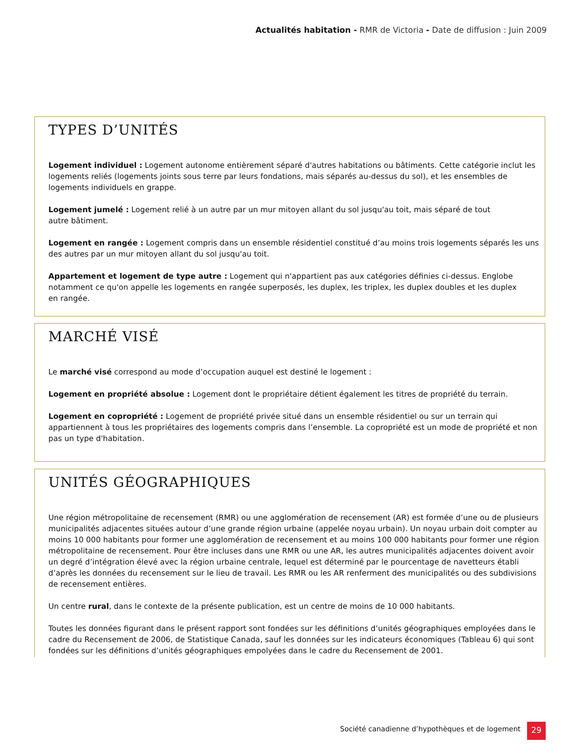Actualités habitation - RMR de Victoria - Date de diffusion : Juin 2009
TYPES D’UNITÉS
Logement individuel : Logement autonome entièrement séparé d'autres habitations ou bâtiments. Cette catégorie inclut les logements reliés (logements joints sous terre par leurs fondations, mais séparés au-dessus du sol), et les ensembles de logements individuels en grappe.
Logement jumelé : Logement relié à un autre par un mur mitoyen allant du sol jusqu'au toit, mais séparé de tout
autre bâtiment.
Logement en rangée : Logement compris dans un ensemble résidentiel constitué d’au moins trois logements séparés les uns des autres par un mur mitoyen allant du sol jusqu'au toit.
Appartement et logement de type autre : Logement qui n'appartient pas aux catégories définies ci-dessus. Englobe notamment ce qu'on appelle les logements en rangée superposés, les duplex, les triplex, les duplex doubles et les duplex
en rangée.
MARCHÉ VISÉ
Le marché visé correspond au mode d’occupation auquel est destiné le logement :
Logement en propriété absolue : Logement dont le propriétaire détient également les titres de propriété du terrain.
Logement en copropriété : Logement de propriété privée situé dans un ensemble résidentiel ou sur un terrain qui appartiennent à tous les propriétaires des logements compris dans l’ensemble. La copropriété est un mode de propriété et non pas un type d'habitation.
UNITÉS GÉOGRAPHIQUES
Une région métropolitaine de recensement (RMR) ou une agglomération de recensement (AR) est formée d’une ou de plusieurs municipalités adjacentes situées autour d’une grande région urbaine (appelée noyau urbain). Un noyau urbain doit compter au moins 10 000 habitants pour former une agglomération de recensement et au moins 100 000 habitants pour former une région métropolitaine de recensement. Pour être incluses dans une RMR ou une AR, les autres municipalités adjacentes doivent avoir un degré d’intégration élevé avec la région urbaine centrale, lequel est déterminé par le pourcentage de navetteurs établi d’après les données du recensement sur le lieu de travail. Les RMR ou les AR renferment des municipalités ou des subdivisions de recensement entières.
Un centre rural, dans le contexte de la présente publication, est un centre de moins de 10 000 habitants.
Toutes les données figurant dans le présent rapport sont fondées sur les définitions d’unités géographiques employées dans le cadre du Recensement de 2006, de Statistique Canada, sauf les données sur les indicateurs économiques (Tableau 6) qui sont fondées sur les définitions d’unités géographiques empolyées dans le cadre du Recensement de 2001.
Société canadienne d’hypothèques et de logement
29